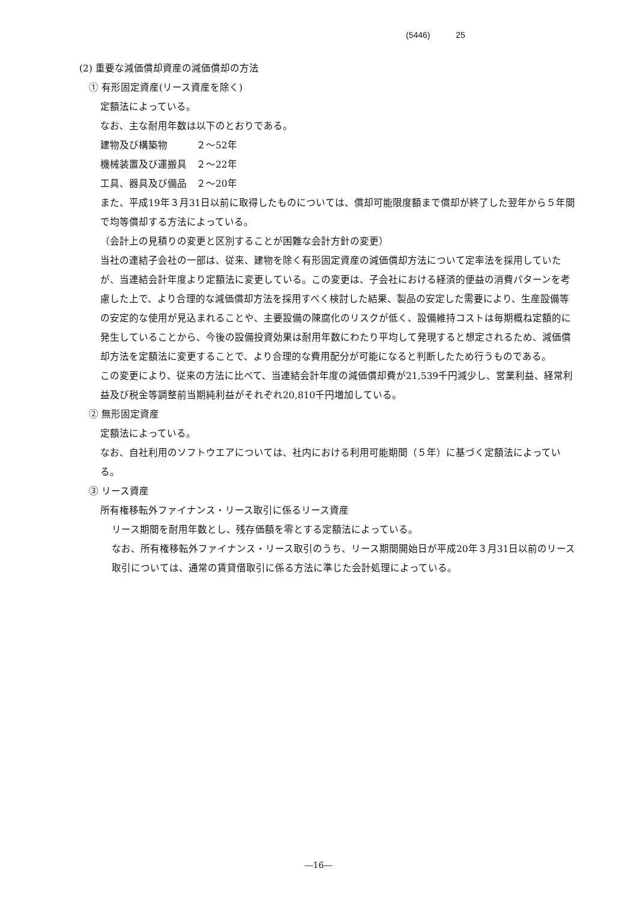(5446) 25
(2) 重要な減価償却資産の減価償却の方法
① 有形固定資産(リース資産を除く)
定額法によっている。
なお、主な耐用年数は以下のとおりである。
建物及び構築物　　　２～52年
機械装置及び運搬具　２～22年
工具、器具及び備品　２～20年
また、平成19年３月31日以前に取得したものについては、償却可能限度額まで償却が終了した翌年から５年間で均等償却する方法によっている。
（会計上の見積りの変更と区別することが困難な会計方針の変更）
当社の連結子会社の一部は、従来、建物を除く有形固定資産の減価償却方法について定率法を採用していたが、当連結会計年度より定額法に変更している。この変更は、子会社における経済的便益の消費パターンを考慮した上で、より合理的な減価償却方法を採用すべく検討した結果、製品の安定した需要により、生産設備等の安定的な使用が見込まれることや、主要設備の陳腐化のリスクが低く、設備維持コストは毎期概ね定額的に発生していることから、今後の設備投資効果は耐用年数にわたり平均して発現すると想定されるため、減価償却方法を定額法に変更することで、より合理的な費用配分が可能になると判断したため行うものである。
この変更により、従来の方法に比べて、当連結会計年度の減価償却費が21,539千円減少し、営業利益、経常利益及び税金等調整前当期純利益がそれぞれ20,810千円増加している。
② 無形固定資産
定額法によっている。
なお、自社利用のソフトウエアについては、社内における利用可能期間（５年）に基づく定額法によっている。
③ リース資産
所有権移転外ファイナンス・リース取引に係るリース資産
リース期間を耐用年数とし、残存価額を零とする定額法によっている。
なお、所有権移転外ファイナンス・リース取引のうち、リース期間開始日が平成20年３月31日以前のリース取引については、通常の賃貸借取引に係る方法に準じた会計処理によっている。
―16―